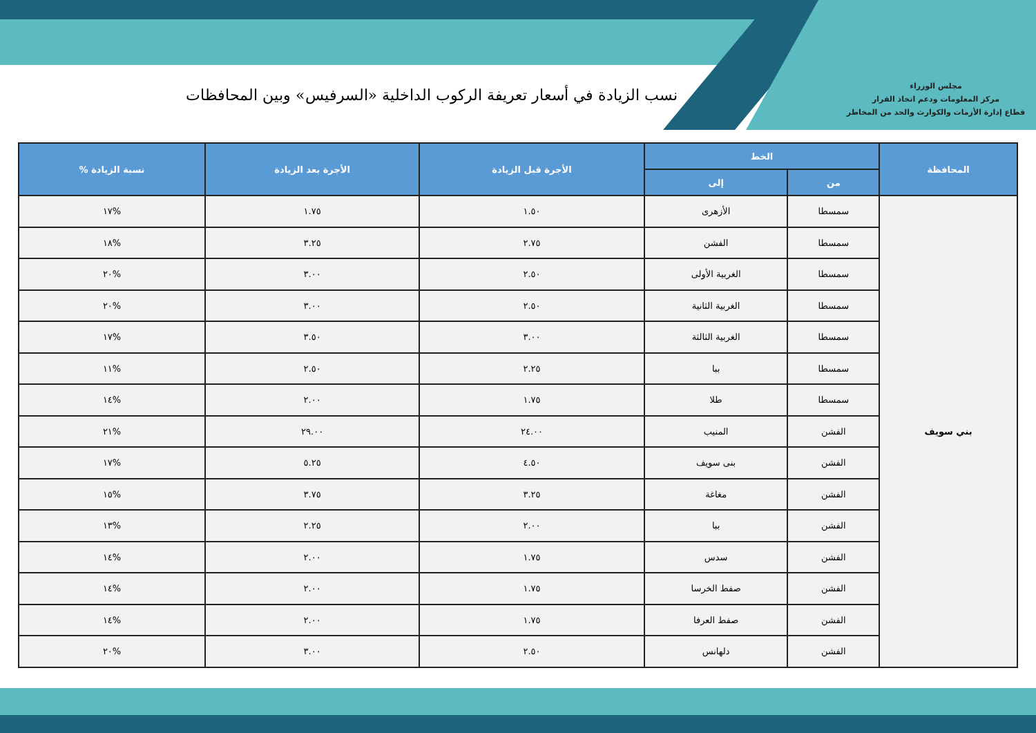مجلس الوزراء
مركز المعلومات ودعم اتخاذ القرار
قطاع إدارة الأزمات والكوارث والحد من المخاطر
نسب الزيادة في أسعار تعريفة الركوب الداخلية «السرفيس» وبين المحافظات
| المحافظة | الخط | | الأجرة قبل الزيادة | الأجرة بعد الزيادة | نسبة الزيادة % |
| --- | --- | --- | --- | --- | --- |
| | من | إلى | | | |
| بني سويف | سمسطا | الأزهرى | ١.٥٠ | ١.٧٥ | %١٧ |
| | سمسطا | الفشن | ٢.٧٥ | ٣.٢٥ | %١٨ |
| | سمسطا | الغربية الأولى | ٢.٥٠ | ٣.٠٠ | %٢٠ |
| | سمسطا | الغربية الثانية | ٢.٥٠ | ٣.٠٠ | %٢٠ |
| | سمسطا | الغربية الثالثة | ٣.٠٠ | ٣.٥٠ | %١٧ |
| | سمسطا | ببا | ٢.٢٥ | ٢.٥٠ | %١١ |
| | سمسطا | طلا | ١.٧٥ | ٢.٠٠ | %١٤ |
| | الفشن | المنيب | ٢٤.٠٠ | ٢٩.٠٠ | %٢١ |
| | الفشن | بنى سويف | ٤.٥٠ | ٥.٢٥ | %١٧ |
| | الفشن | مغاغة | ٣.٢٥ | ٣.٧٥ | %١٥ |
| | الفشن | ببا | ٢.٠٠ | ٢.٢٥ | %١٣ |
| | الفشن | سدس | ١.٧٥ | ٢.٠٠ | %١٤ |
| | الفشن | صفط الخرسا | ١.٧٥ | ٢.٠٠ | %١٤ |
| | الفشن | صفط العرفا | ١.٧٥ | ٢.٠٠ | %١٤ |
| | الفشن | دلهانس | ٢.٥٠ | ٣.٠٠ | %٢٠ |